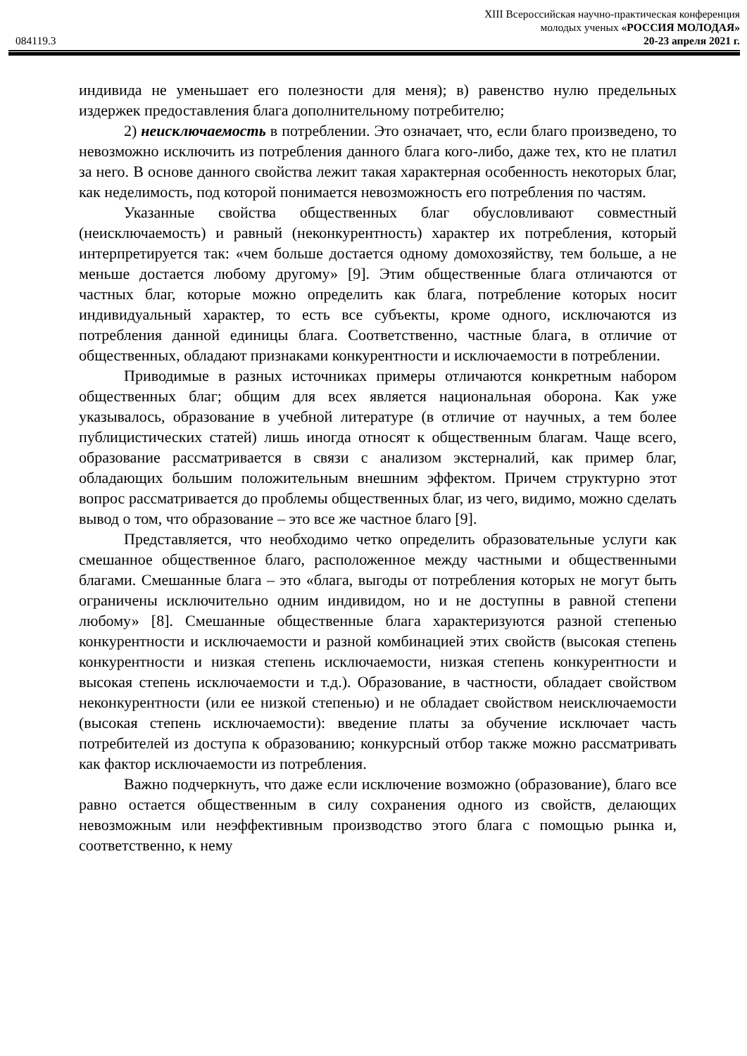XIII Всероссийская научно-практическая конференция
молодых ученых «РОССИЯ МОЛОДАЯ»
084119.3 20-23 апреля 2021 г.
индивида не уменьшает его полезности для меня); в) равенство нулю предельных издержек предоставления блага дополнительному потребителю;
2) неисключаемость в потреблении. Это означает, что, если благо произведено, то невозможно исключить из потребления данного блага кого-либо, даже тех, кто не платил за него. В основе данного свойства лежит такая характерная особенность некоторых благ, как неделимость, под которой понимается невозможность его потребления по частям.
Указанные свойства общественных благ обусловливают совместный (неисключаемость) и равный (неконкурентность) характер их потребления, который интерпретируется так: «чем больше достается одному домохозяйству, тем больше, а не меньше достается любому другому» [9]. Этим общественные блага отличаются от частных благ, которые можно определить как блага, потребление которых носит индивидуальный характер, то есть все субъекты, кроме одного, исключаются из потребления данной единицы блага. Соответственно, частные блага, в отличие от общественных, обладают признаками конкурентности и исключаемости в потреблении.
Приводимые в разных источниках примеры отличаются конкретным набором общественных благ; общим для всех является национальная оборона. Как уже указывалось, образование в учебной литературе (в отличие от научных, а тем более публицистических статей) лишь иногда относят к общественным благам. Чаще всего, образование рассматривается в связи с анализом экстерналий, как пример благ, обладающих большим положительным внешним эффектом. Причем структурно этот вопрос рассматривается до проблемы общественных благ, из чего, видимо, можно сделать вывод о том, что образование – это все же частное благо [9].
Представляется, что необходимо четко определить образовательные услуги как смешанное общественное благо, расположенное между частными и общественными благами. Смешанные блага – это «блага, выгоды от потребления которых не могут быть ограничены исключительно одним индивидом, но и не доступны в равной степени любому» [8]. Смешанные общественные блага характеризуются разной степенью конкурентности и исключаемости и разной комбинацией этих свойств (высокая степень конкурентности и низкая степень исключаемости, низкая степень конкурентности и высокая степень исключаемости и т.д.). Образование, в частности, обладает свойством неконкурентности (или ее низкой степенью) и не обладает свойством неисключаемости (высокая степень исключаемости): введение платы за обучение исключает часть потребителей из доступа к образованию; конкурсный отбор также можно рассматривать как фактор исключаемости из потребления.
Важно подчеркнуть, что даже если исключение возможно (образование), благо все равно остается общественным в силу сохранения одного из свойств, делающих невозможным или неэффективным производство этого блага с помощью рынка и, соответственно, к нему